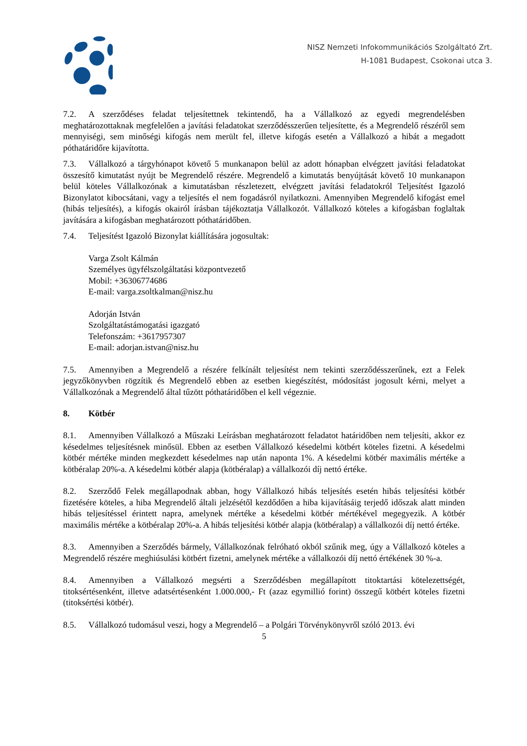NISZ Nemzeti Infokommunikációs Szolgáltató Zrt.
H-1081 Budapest, Csokonai utca 3.
7.2. A szerződéses feladat teljesítettnek tekintendő, ha a Vállalkozó az egyedi megrendelésben meghatározottaknak megfelelően a javítási feladatokat szerződésszerűen teljesítette, és a Megrendelő részéről sem mennyiségi, sem minőségi kifogás nem merült fel, illetve kifogás esetén a Vállalkozó a hibát a megadott póthatáridőre kijavította.
7.3. Vállalkozó a tárgyhónapot követő 5 munkanapon belül az adott hónapban elvégzett javítási feladatokat összesítő kimutatást nyújt be Megrendelő részére. Megrendelő a kimutatás benyújtását követő 10 munkanapon belül köteles Vállalkozónak a kimutatásban részletezett, elvégzett javítási feladatokról Teljesítést Igazoló Bizonylatot kibocsátani, vagy a teljesítés el nem fogadásról nyilatkozni. Amennyiben Megrendelő kifogást emel (hibás teljesítés), a kifogás okairól írásban tájékoztatja Vállalkozót. Vállalkozó köteles a kifogásban foglaltak javítására a kifogásban meghatározott póthatáridőben.
7.4. Teljesítést Igazoló Bizonylat kiállítására jogosultak:
Varga Zsolt Kálmán
Személyes ügyfélszolgáltatási központvezető
Mobil: +36306774686
E-mail: varga.zsoltkalman@nisz.hu
Adorján István
Szolgáltatástámogatási igazgató
Telefonszám: +3617957307
E-mail: adorjan.istvan@nisz.hu
7.5. Amennyiben a Megrendelő a részére felkínált teljesítést nem tekinti szerződésszerűnek, ezt a Felek jegyzőkönyvben rögzítik és Megrendelő ebben az esetben kiegészítést, módosítást jogosult kérni, melyet a Vállalkozónak a Megrendelő által tűzött póthatáridőben el kell végeznie.
8. Kötbér
8.1. Amennyiben Vállalkozó a Műszaki Leírásban meghatározott feladatot határidőben nem teljesíti, akkor ez késedelmes teljesítésnek minősül. Ebben az esetben Vállalkozó késedelmi kötbért köteles fizetni. A késedelmi kötbér mértéke minden megkezdett késedelmes nap után naponta 1%. A késedelmi kötbér maximális mértéke a kötbéralap 20%-a. A késedelmi kötbér alapja (kötbéralap) a vállalkozói díj nettó értéke.
8.2. Szerződő Felek megállapodnak abban, hogy Vállalkozó hibás teljesítés esetén hibás teljesítési kötbér fizetésére köteles, a hiba Megrendelő általi jelzésétől kezdődően a hiba kijavításáig terjedő időszak alatt minden hibás teljesítéssel érintett napra, amelynek mértéke a késedelmi kötbér mértékével megegyezik. A kötbér maximális mértéke a kötbéralap 20%-a. A hibás teljesítési kötbér alapja (kötbéralap) a vállalkozói díj nettó értéke.
8.3. Amennyiben a Szerződés bármely, Vállalkozónak felróható okból szűnik meg, úgy a Vállalkozó köteles a Megrendelő részére meghiúsulási kötbért fizetni, amelynek mértéke a vállalkozói díj nettó értékének 30 %-a.
8.4. Amennyiben a Vállalkozó megsérti a Szerződésben megállapított titoktartási kötelezettségét, titoksértésenként, illetve adatsértésenként 1.000.000,- Ft (azaz egymillió forint) összegű kötbért köteles fizetni (titoksértési kötbér).
8.5. Vállalkozó tudomásul veszi, hogy a Megrendelő – a Polgári Törvénykönyvről szóló 2013. évi
5